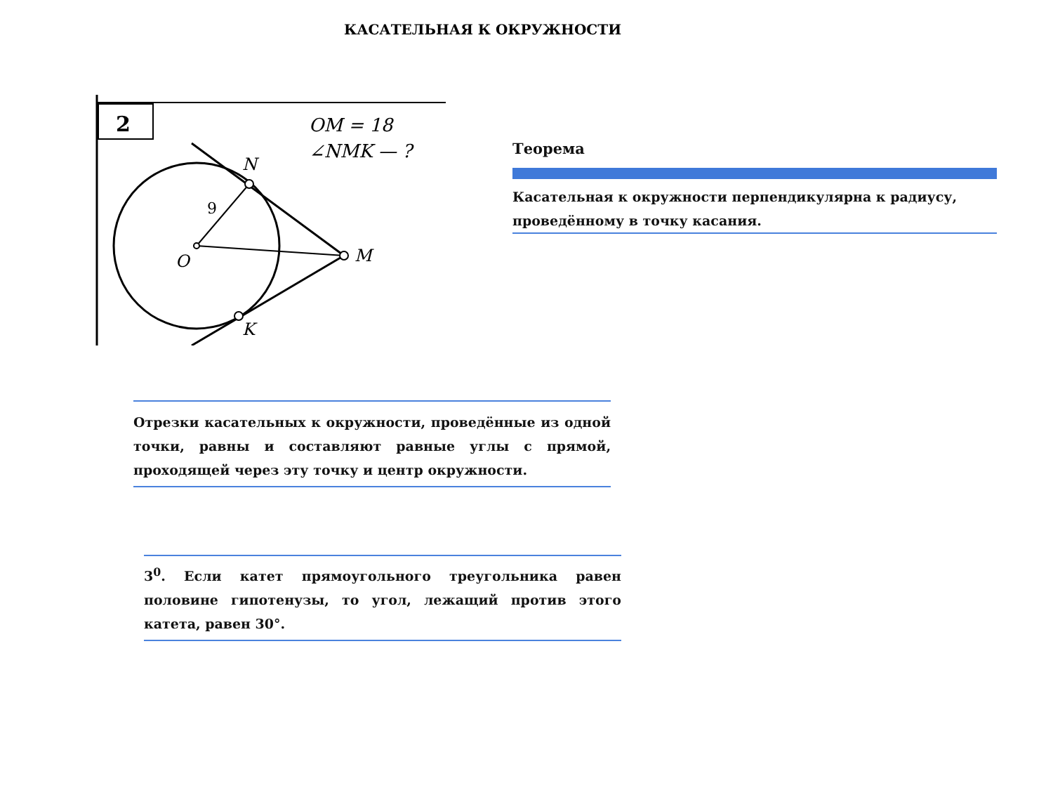КАСАТЕЛЬНАЯ К ОКРУЖНОСТИ
2
OM = 18
∠NMK — ?
N
9
O
M
K
Теорема
Касательная к окружности перпендикулярна к радиусу, проведённому в точку касания.
Отрезки касательных к окружности, проведённые из одной точки, равны и составляют равные углы с прямой, проходящей через эту точку и центр окружности.
3<sup>0</sup>. Если катет прямоугольного треугольника равен половине гипотенузы, то угол, лежащий против этого катета, равен 30°.